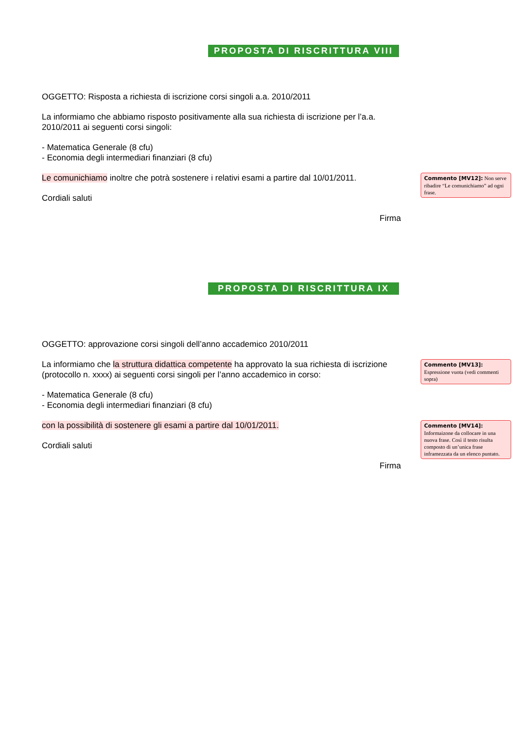PROPOSTA DI RISCRITTURA VIII
OGGETTO: Risposta a richiesta di iscrizione corsi singoli a.a. 2010/2011
La informiamo che abbiamo risposto positivamente alla sua richiesta di iscrizione per l’a.a. 2010/2011 ai seguenti corsi singoli:
- Matematica Generale (8 cfu)
- Economia degli intermediari finanziari (8 cfu)
Le comunichiamo inoltre che potrà sostenere i relativi esami a partire dal 10/01/2011.
Cordiali saluti
Firma
Commento [MV12]: Non serve ribadire “Le comunichiamo” ad ogni frase.
PROPOSTA DI RISCRITTURA IX
OGGETTO: approvazione corsi singoli dell’anno accademico 2010/2011
La informiamo che la struttura didattica competente ha approvato la sua richiesta di iscrizione (protocollo n. xxxx) ai seguenti corsi singoli per l’anno accademico in corso:
- Matematica Generale (8 cfu)
- Economia degli intermediari finanziari (8 cfu)
Commento [MV13]: Espressione vuota (vedi commenti sopra)
con la possibilità di sostenere gli esami a partire dal 10/01/2011.
Cordiali saluti
Firma
Commento [MV14]: Informaizone da collocare in una nuova frase. Così il testo risulta composto di un’unica frase inframezzata da un elenco puntato.